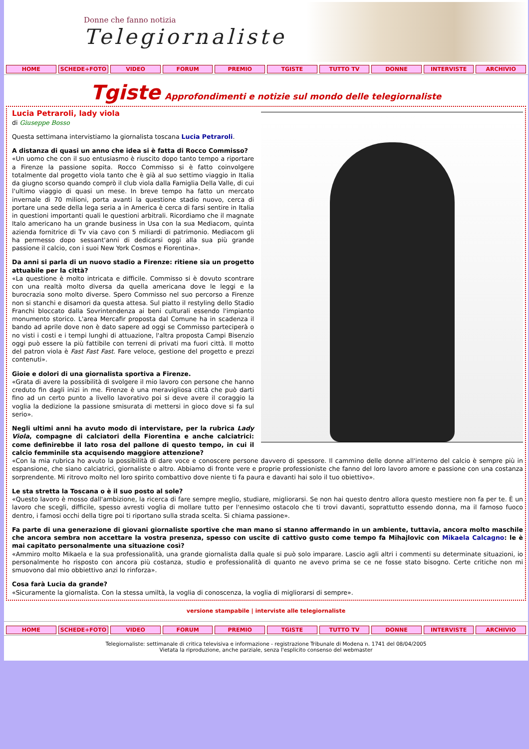Donne che fanno notizia
Telegiornaliste
HOME SCHEDE+FOTO VIDEO FORUM PREMIO TGISTE TUTTO TV DONNE INTERVISTE ARCHIVIO
Tgiste Approfondimenti e notizie sul mondo delle telegiornaliste
Lucia Petraroli, lady viola
di Giuseppe Bosso
Questa settimana intervistiamo la giornalista toscana Lucia Petraroli.
A distanza di quasi un anno che idea si è fatta di Rocco Commisso?
«Un uomo che con il suo entusiasmo è riuscito dopo tanto tempo a riportare a Firenze la passione sopita. Rocco Commisso si è fatto coinvolgere totalmente dal progetto viola tanto che è già al suo settimo viaggio in Italia da giugno scorso quando comprò il club viola dalla Famiglia Della Valle, di cui l'ultimo viaggio di quasi un mese. In breve tempo ha fatto un mercato invernale di 70 milioni, porta avanti la questione stadio nuovo, cerca di portare una sede della lega seria a in America è cerca di farsi sentire in Italia in questioni importanti quali le questioni arbitrali. Ricordiamo che il magnate Italo americano ha un grande business in Usa con la sua Mediacom, quinta azienda fornitrice di Tv via cavo con 5 miliardi di patrimonio. Mediacom gli ha permesso dopo sessant'anni di dedicarsi oggi alla sua più grande passione il calcio, con i suoi New York Cosmos e Fiorentina».
Da anni si parla di un nuovo stadio a Firenze: ritiene sia un progetto attuabile per la città?
«La questione è molto intricata e difficile. Commisso si è dovuto scontrare con una realtà molto diversa da quella americana dove le leggi e la burocrazia sono molto diverse. Spero Commisso nel suo percorso a Firenze non si stanchi e disamori da questa attesa. Sul piatto il restyling dello Stadio Franchi bloccato dalla Sovrintendenza ai beni culturali essendo l'impianto monumento storico. L'area Mercafir proposta dal Comune ha in scadenza il bando ad aprile dove non è dato sapere ad oggi se Commisso parteciperà o no visti i costi e i tempi lunghi di attuazione, l'altra proposta Campi Bisenzio oggi può essere la più fattibile con terreni di privati ma fuori città. Il motto del patron viola è Fast Fast Fast. Fare veloce, gestione del progetto e prezzi contenuti».
Gioie e dolori di una giornalista sportiva a Firenze.
«Grata di avere la possibilità di svolgere il mio lavoro con persone che hanno creduto fin dagli inizi in me. Firenze è una meravigliosa città che può darti fino ad un certo punto a livello lavorativo poi si deve avere il coraggio la voglia la dedizione la passione smisurata di mettersi in gioco dove si fa sul serio».
Negli ultimi anni ha avuto modo di intervistare, per la rubrica Lady Viola, compagne di calciatori della Fiorentina e anche calciatrici: come definirebbe il lato rosa del pallone di questo tempo, in cui il calcio femminile sta acquisendo maggiore attenzione?
«Con la mia rubrica ho avuto la possibilità di dare voce e conoscere persone davvero di spessore. Il cammino delle donne all'interno del calcio è sempre più in espansione, che siano calciatrici, giornaliste o altro. Abbiamo di fronte vere e proprie professioniste che fanno del loro lavoro amore e passione con una costanza sorprendente. Mi ritrovo molto nel loro spirito combattivo dove niente ti fa paura e davanti hai solo il tuo obiettivo».
Le sta stretta la Toscana o è il suo posto al sole?
«Questo lavoro è mosso dall'ambizione, la ricerca di fare sempre meglio, studiare, migliorarsi. Se non hai questo dentro allora questo mestiere non fa per te. È un lavoro che scegli, difficile, spesso avresti voglia di mollare tutto per l'ennesimo ostacolo che ti trovi davanti, soprattutto essendo donna, ma il famoso fuoco dentro, i famosi occhi della tigre poi ti riportano sulla strada scelta. Si chiama passione».
Fa parte di una generazione di giovani giornaliste sportive che man mano si stanno affermando in un ambiente, tuttavia, ancora molto maschile che ancora sembra non accettare la vostra presenza, spesso con uscite di cattivo gusto come tempo fa Mihajlovic con Mikaela Calcagno: le è mai capitato personalmente una situazione così?
«Ammiro molto Mikaela e la sua professionalità, una grande giornalista dalla quale si può solo imparare. Lascio agli altri i commenti su determinate situazioni, io personalmente ho risposto con ancora più costanza, studio e professionalità di quanto ne avevo prima se ce ne fosse stato bisogno. Certe critiche non mi smuovono dal mio obbiettivo anzi lo rinforza».
Cosa farà Lucia da grande?
«Sicuramente la giornalista. Con la stessa umiltà, la voglia di conoscenza, la voglia di migliorarsi di sempre».
versione stampabile | interviste alle telegiornaliste
HOME SCHEDE+FOTO VIDEO FORUM PREMIO TGISTE TUTTO TV DONNE INTERVISTE ARCHIVIO
Telegiornaliste: settimanale di critica televisiva e informazione - registrazione Tribunale di Modena n. 1741 del 08/04/2005
Vietata la riproduzione, anche parziale, senza l'esplicito consenso del webmaster